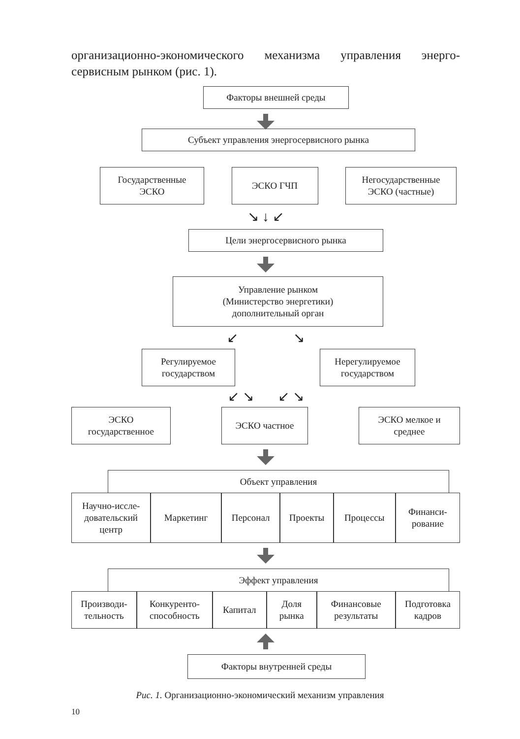организационно-экономического механизма управления энерго­сервисным рынком (рис. 1).
Факторы внешней среды
Субъект управления энергосервисного рынка
Государственные
ЭСКО
ЭСКО ГЧП Негосударственные
ЭСКО (частные)
↘ ↓ ↙
Цели энергосервисного рынка
Управление рынком
(Министерство энергетики)
дополнительный орган
↙ ↘
Регулируемое
государством
Нерегулируемое
государством
↙ ↘ ↙ ↘
ЭСКО
государственное
ЭСКО частное ЭСКО мелкое и
среднее
Объект управления
Научно-иссле-
довательский
центр
Маркетинг Персонал Проекты Процессы Финанси-
рование
Эффект управления
Производи-
тельность
Конкуренто-
способность
Капитал Доля
рынка
Финансовые
результаты
Подготовка
кадров
Факторы внутренней среды
Рис. 1. Организационно-экономический механизм управления
10